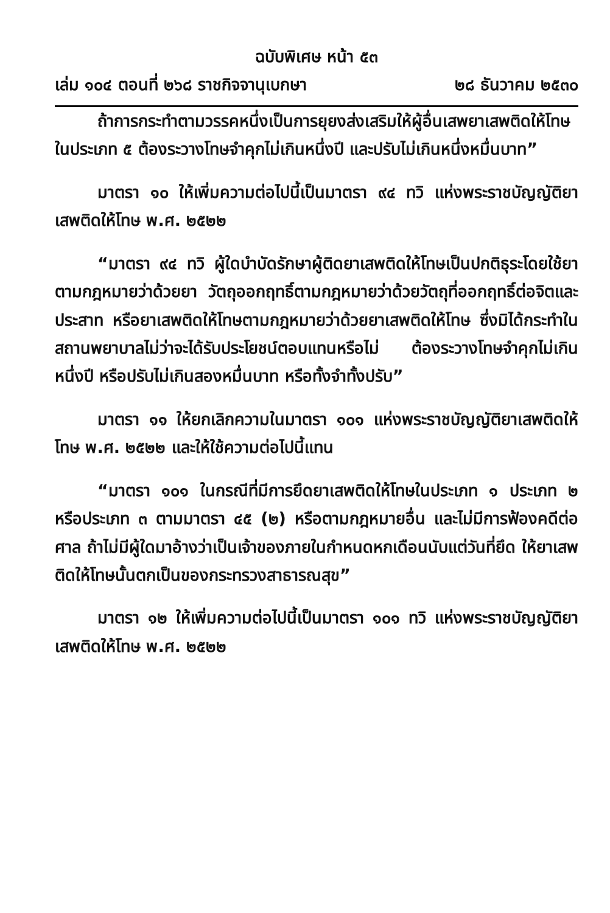ฉบับพิเศษ หน้า ๕๓
เล่ม ๑๐๔ ตอนที่ ๒๖๘ ราชกิจจานุเบกษา ๒๘ ธันวาคม ๒๕๓๐
ถ้าการกระทำตามวรรคหนึ่งเป็นการยุยงส่งเสริมให้ผู้อื่นเสพยาเสพติดให้โทษในประเภท ๕ ต้องระวางโทษจำคุกไม่เกินหนึ่งปี และปรับไม่เกินหนึ่งหมื่นบาท”
มาตรา ๑๐ ให้เพิ่มความต่อไปนี้เป็นมาตรา ๙๔ ทวิ แห่งพระราชบัญญัติยาเสพติดให้โทษ พ.ศ. ๒๕๒๒
“มาตรา ๙๔ ทวิ ผู้ใดบำบัดรักษาผู้ติดยาเสพติดให้โทษเป็นปกติธุระโดยใช้ยาตามกฎหมายว่าด้วยยา วัตถุออกฤทธิ์ตามกฎหมายว่าด้วยวัตถุที่ออกฤทธิ์ต่อจิตและประสาท หรือยาเสพติดให้โทษตามกฎหมายว่าด้วยยาเสพติดให้โทษ ซึ่งมิได้กระทำในสถานพยาบาลไม่ว่าจะได้รับประโยชน์ตอบแทนหรือไม่ ต้องระวางโทษจำคุกไม่เกินหนึ่งปี หรือปรับไม่เกินสองหมื่นบาท หรือทั้งจำทั้งปรับ”
มาตรา ๑๑ ให้ยกเลิกความในมาตรา ๑๐๑ แห่งพระราชบัญญัติยาเสพติดให้โทษ พ.ศ. ๒๕๒๒ และให้ใช้ความต่อไปนี้แทน
“มาตรา ๑๐๑ ในกรณีที่มีการยึดยาเสพติดให้โทษในประเภท ๑ ประเภท ๒ หรือประเภท ๓ ตามมาตรา ๔๕ (๒) หรือตามกฎหมายอื่น และไม่มีการฟ้องคดีต่อศาล ถ้าไม่มีผู้ใดมาอ้างว่าเป็นเจ้าของภายในกำหนดหกเดือนนับแต่วันที่ยึด ให้ยาเสพติดให้โทษนั้นตกเป็นของกระทรวงสาธารณสุข”
มาตรา ๑๒ ให้เพิ่มความต่อไปนี้เป็นมาตรา ๑๐๑ ทวิ แห่งพระราชบัญญัติยาเสพติดให้โทษ พ.ศ. ๒๕๒๒